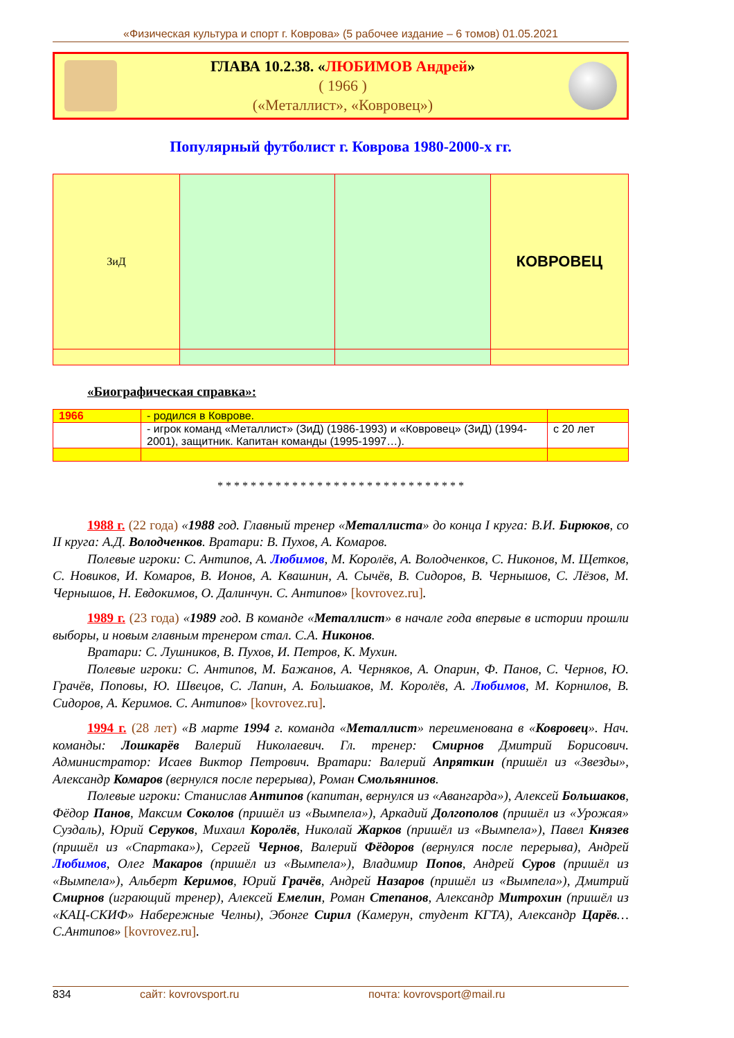«Физическая культура и спорт г. Коврова» (5 рабочее издание – 6 томов) 01.05.2021
ГЛАВА 10.2.38. «ЛЮБИМОВ Андрей»
( 1966 )
(«Металлист», «Ковровец»)
Популярный футболист г. Коврова 1980-2000-х гг.
| ЗиД | | | КОВРОВЕЦ |
«Биографическая справка»:
| 1966 | - родился в Коврове. | |
| | - игрок команд «Металлист» (ЗиД) (1986-1993) и «Ковровец» (ЗиД) (1994-2001), защитник. Капитан команды (1995-1997…). | с 20 лет |
* * * * * * * * * * * * * * * * * * * * * * * * * * * * * *
1988 г. (22 года) «1988 год. Главный тренер «Металлиста» до конца I круга: В.И. Бирюков, со II круга: А.Д. Володченков. Вратари: В. Пухов, А. Комаров.
Полевые игроки: С. Антипов, А. Любимов, М. Королёв, А. Володченков, С. Никонов, М. Щетков, С. Новиков, И. Комаров, В. Ионов, А. Квашнин, А. Сычёв, В. Сидоров, В. Чернышов, С. Лёзов, М. Чернышов, Н. Евдокимов, О. Далинчун. С. Антипов» [kovrovez.ru].
1989 г. (23 года) «1989 год. В команде «Металлист» в начале года впервые в истории прошли выборы, и новым главным тренером стал. С.А. Никонов.
Вратари: С. Лушников, В. Пухов, И. Петров, К. Мухин.
Полевые игроки: С. Антипов, М. Бажанов, А. Черняков, А. Опарин, Ф. Панов, С. Чернов, Ю. Грачёв, Поповы, Ю. Швецов, С. Лапин, А. Большаков, М. Королёв, А. Любимов, М. Корнилов, В. Сидоров, А. Керимов. С. Антипов» [kovrovez.ru].
1994 г. (28 лет) «В марте 1994 г. команда «Металлист» переименована в «Ковровец». Нач. команды: Лошкарёв Валерий Николаевич. Гл. тренер: Смирнов Дмитрий Борисович. Администратор: Исаев Виктор Петрович. Вратари: Валерий Апряткин (пришёл из «Звезды», Александр Комаров (вернулся после перерыва), Роман Смольянинов.
Полевые игроки: Станислав Антипов (капитан, вернулся из «Авангарда»), Алексей Большаков, Фёдор Панов, Максим Соколов (пришёл из «Вымпела»), Аркадий Долгополов (пришёл из «Урожая» Суздаль), Юрий Серуков, Михаил Королёв, Николай Жарков (пришёл из «Вымпела»), Павел Князев (пришёл из «Спартака»), Сергей Чернов, Валерий Фёдоров (вернулся после перерыва), Андрей Любимов, Олег Макаров (пришёл из «Вымпела»), Владимир Попов, Андрей Суров (пришёл из «Вымпела»), Альберт Керимов, Юрий Грачёв, Андрей Назаров (пришёл из «Вымпела»), Дмитрий Смирнов (играющий тренер), Алексей Емелин, Роман Степанов, Александр Митрохин (пришёл из «КАЦ-СКИФ» Набережные Челны), Эбонге Сирил (Камерун, студент КГТА), Александр Царёв… С.Антипов» [kovrovez.ru].
834 сайт: kovrovsport.ru почта: kovrovsport@mail.ru